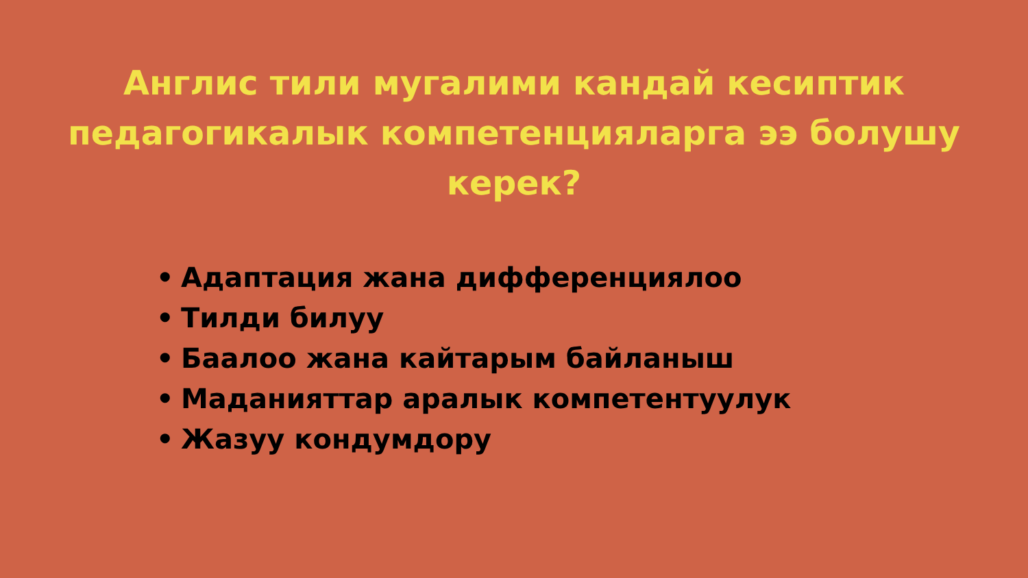Англис тили мугалими кандай кесиптик
педагогикалык компетенцияларга ээ болушу керек?
• Адаптация жана дифференциялоо
• Тилди билуу
• Баалоо жана кайтарым байланыш
• Маданияттар аралык компетентуулук
• Жазуу кондумдору